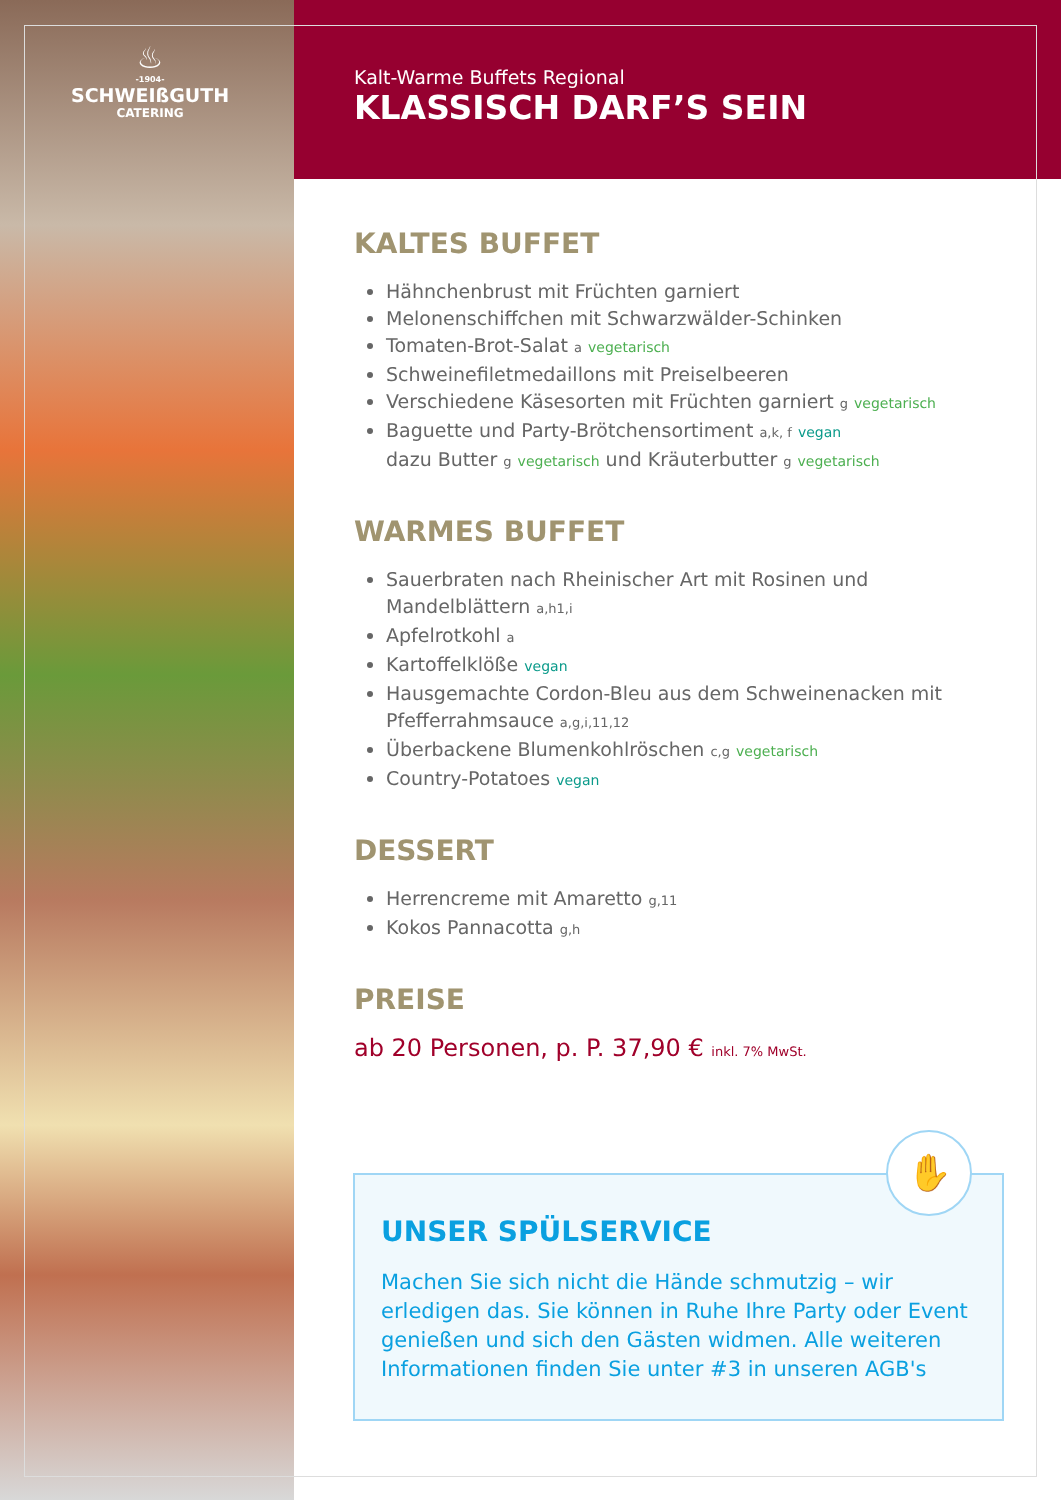♨
-1904-
SCHWEIßGUTH
CATERING
Kalt-Warme Buffets Regional
KLASSISCH DARF’S SEIN
KALTES BUFFET
Hähnchenbrust mit Früchten garniert
Melonenschiffchen mit Schwarzwälder-Schinken
Tomaten-Brot-Salat a vegetarisch
Schweinefiletmedaillons mit Preiselbeeren
Verschiedene Käsesorten mit Früchten garniert g vegetarisch
Baguette und Party-Brötchensortiment a,k, f vegan
dazu Butter g vegetarisch und Kräuterbutter g vegetarisch
WARMES BUFFET
Sauerbraten nach Rheinischer Art mit Rosinen und Mandelblättern a,h1,i
Apfelrotkohl a
Kartoffelklöße vegan
Hausgemachte Cordon-Bleu aus dem Schweinenacken mit Pfefferrahmsauce a,g,i,11,12
Überbackene Blumenkohlröschen c,g vegetarisch
Country-Potatoes vegan
DESSERT
Herrencreme mit Amaretto g,11
Kokos Pannacotta g,h
PREISE
ab 20 Personen, p. P. 37,90 € inkl. 7% MwSt.
UNSER SPÜLSERVICE
Machen Sie sich nicht die Hände schmutzig – wir erledigen das. Sie können in Ruhe Ihre Party oder Event genießen und sich den Gästen widmen. Alle weiteren Informationen finden Sie unter #3 in unseren AGB's
✋